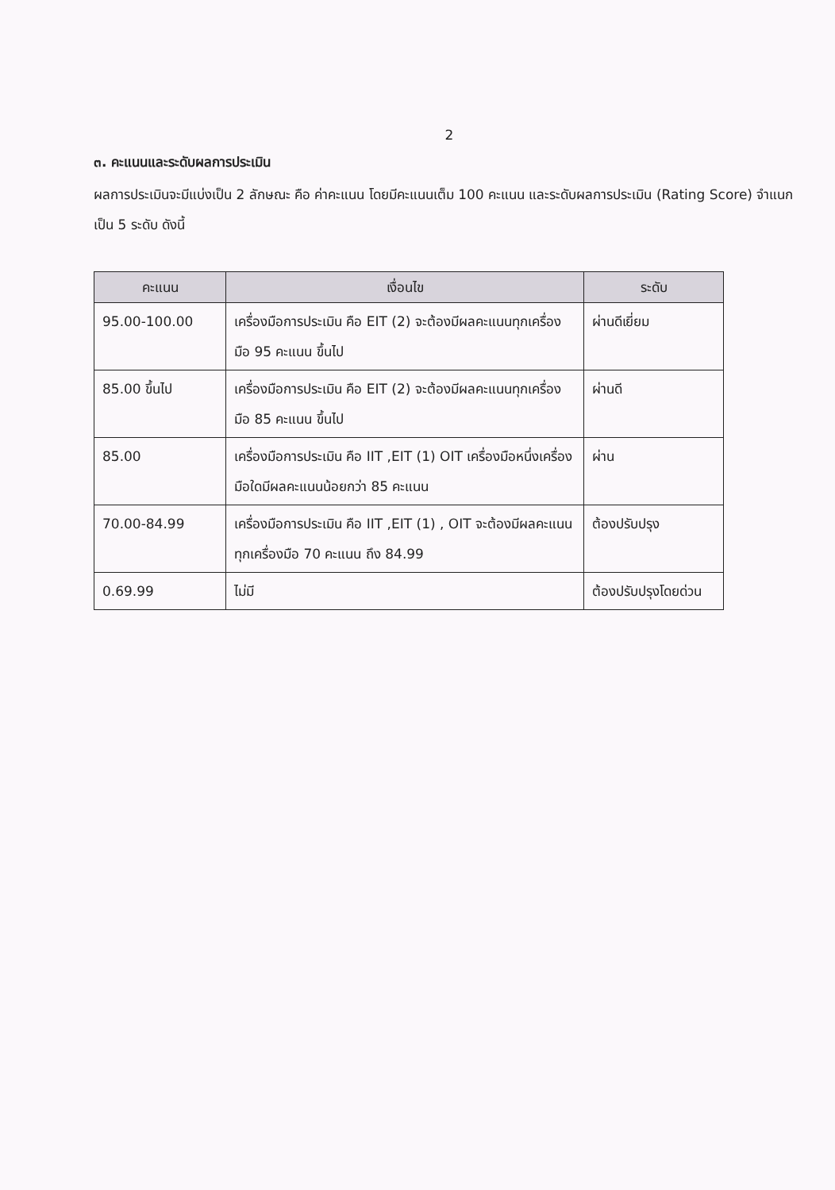2
๓. คะแนนและระดับผลการประเมิน
ผลการประเมินจะมีแบ่งเป็น 2 ลักษณะ คือ ค่าคะแนน โดยมีคะแนนเต็ม 100 คะแนน และระดับผลการประเมิน (Rating Score) จำแนกเป็น 5 ระดับ ดังนี้
| คะแนน | เงื่อนไข | ระดับ |
| --- | --- | --- |
| 95.00-100.00 | เครื่องมือการประเมิน คือ EIT (2) จะต้องมีผลคะแนนทุกเครื่องมือ 95 คะแนน ขึ้นไป | ผ่านดีเยี่ยม |
| 85.00 ขึ้นไป | เครื่องมือการประเมิน คือ EIT (2) จะต้องมีผลคะแนนทุกเครื่องมือ 85 คะแนน ขึ้นไป | ผ่านดี |
| 85.00 | เครื่องมือการประเมิน คือ IIT ,EIT (1) OIT เครื่องมือหนึ่งเครื่องมือใดมีผลคะแนนน้อยกว่า 85 คะแนน | ผ่าน |
| 70.00-84.99 | เครื่องมือการประเมิน คือ IIT ,EIT (1) , OIT จะต้องมีผลคะแนนทุกเครื่องมือ 70 คะแนน ถึง 84.99 | ต้องปรับปรุง |
| 0.69.99 | ไม่มี | ต้องปรับปรุงโดยด่วน |